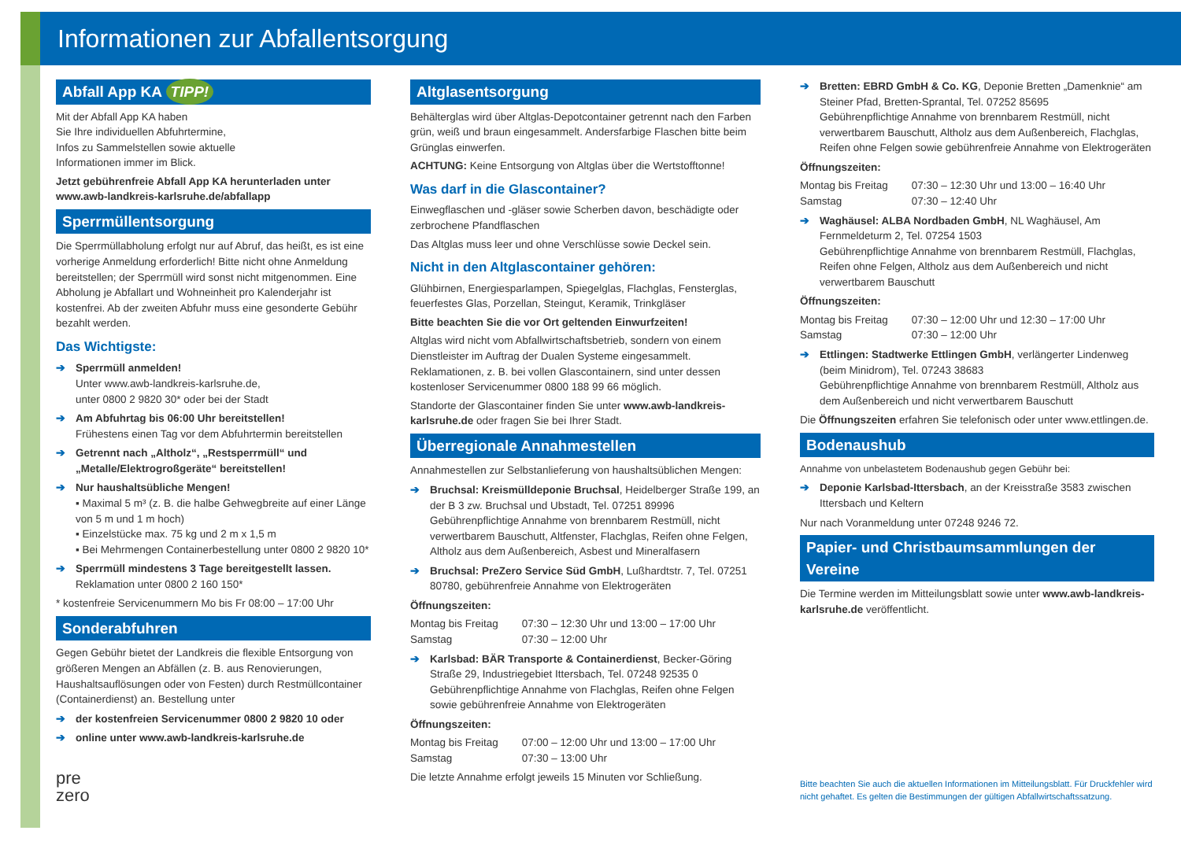Informationen zur Abfallentsorgung
Abfall App KA TIPP!
Mit der Abfall App KA haben
Sie Ihre individuellen Abfuhrtermine,
Infos zu Sammelstellen sowie aktuelle
Informationen immer im Blick.
Jetzt gebührenfreie Abfall App KA herunterladen unter www.awb-landkreis-karlsruhe.de/abfallapp
Sperrmüllentsorgung
Die Sperrmüllabholung erfolgt nur auf Abruf, das heißt, es ist eine vorherige Anmeldung erforderlich! Bitte nicht ohne Anmeldung bereitstellen; der Sperrmüll wird sonst nicht mitgenommen. Eine Abholung je Abfallart und Wohneinheit pro Kalenderjahr ist kostenfrei. Ab der zweiten Abfuhr muss eine gesonderte Gebühr bezahlt werden.
Das Wichtigste:
Sperrmüll anmelden!
Unter www.awb-landkreis-karlsruhe.de,
unter 0800 2 9820 30* oder bei der Stadt
Am Abfuhrtag bis 06:00 Uhr bereitstellen!
Frühestens einen Tag vor dem Abfuhrtermin bereitstellen
Getrennt nach „Altholz“, „Restsperrmüll“ und „Metalle/Elektrogroßgeräte“ bereitstellen!
Nur haushaltsübliche Mengen!
▪ Maximal 5 m³ (z. B. die halbe Gehwegbreite auf einer Länge von 5 m und 1 m hoch)
▪ Einzelstücke max. 75 kg und 2 m x 1,5 m
▪ Bei Mehrmengen Containerbestellung unter 0800 2 9820 10*
Sperrmüll mindestens 3 Tage bereitgestellt lassen.
Reklamation unter 0800 2 160 150*
* kostenfreie Servicenummern Mo bis Fr 08:00 – 17:00 Uhr
Sonderabfuhren
Gegen Gebühr bietet der Landkreis die flexible Entsorgung von größeren Mengen an Abfällen (z. B. aus Renovierungen, Haushaltsauflösungen oder von Festen) durch Restmüllcontainer (Containerdienst) an. Bestellung unter
der kostenfreien Servicenummer 0800 2 9820 10 oder
online unter www.awb-landkreis-karlsruhe.de
pre
zero
Altglasentsorgung
Behälterglas wird über Altglas-Depotcontainer getrennt nach den Farben grün, weiß und braun eingesammelt. Andersfarbige Flaschen bitte beim Grünglas einwerfen.
ACHTUNG: Keine Entsorgung von Altglas über die Wertstofftonne!
Was darf in die Glascontainer?
Einwegflaschen und -gläser sowie Scherben davon, beschädigte oder zerbrochene Pfandflaschen
Das Altglas muss leer und ohne Verschlüsse sowie Deckel sein.
Nicht in den Altglascontainer gehören:
Glühbirnen, Energiesparlampen, Spiegelglas, Flachglas, Fensterglas, feuerfestes Glas, Porzellan, Steingut, Keramik, Trinkgläser
Bitte beachten Sie die vor Ort geltenden Einwurfzeiten!
Altglas wird nicht vom Abfallwirtschaftsbetrieb, sondern von einem Dienstleister im Auftrag der Dualen Systeme eingesammelt. Reklamationen, z. B. bei vollen Glascontainern, sind unter dessen kostenloser Servicenummer 0800 188 99 66 möglich.
Standorte der Glascontainer finden Sie unter www.awb-landkreis-karlsruhe.de oder fragen Sie bei Ihrer Stadt.
Überregionale Annahmestellen
Annahmestellen zur Selbstanlieferung von haushaltsüblichen Mengen:
Bruchsal: Kreismülldeponie Bruchsal, Heidelberger Straße 199, an der B 3 zw. Bruchsal und Ubstadt, Tel. 07251 89996
Gebührenpflichtige Annahme von brennbarem Restmüll, nicht verwertbarem Bauschutt, Altfenster, Flachglas, Reifen ohne Felgen, Altholz aus dem Außenbereich, Asbest und Mineralfasern
Bruchsal: PreZero Service Süd GmbH, Lußhardtstr. 7, Tel. 07251 80780, gebührenfreie Annahme von Elektrogeräten
Öffnungszeiten:
| Montag bis Freitag | 07:30 – 12:30 Uhr und 13:00 – 17:00 Uhr |
| Samstag | 07:30 – 12:00 Uhr |
Karlsbad: BÄR Transporte & Containerdienst, Becker-Göring Straße 29, Industriegebiet Ittersbach, Tel. 07248 92535 0
Gebührenpflichtige Annahme von Flachglas, Reifen ohne Felgen sowie gebührenfreie Annahme von Elektrogeräten
Öffnungszeiten:
| Montag bis Freitag | 07:00 – 12:00 Uhr und 13:00 – 17:00 Uhr |
| Samstag | 07:30 – 13:00 Uhr |
Die letzte Annahme erfolgt jeweils 15 Minuten vor Schließung.
Bretten: EBRD GmbH & Co. KG, Deponie Bretten „Damenknie“ am Steiner Pfad, Bretten-Sprantal, Tel. 07252 85695
Gebührenpflichtige Annahme von brennbarem Restmüll, nicht verwertbarem Bauschutt, Altholz aus dem Außenbereich, Flachglas, Reifen ohne Felgen sowie gebührenfreie Annahme von Elektrogeräten
Öffnungszeiten:
| Montag bis Freitag | 07:30 – 12:30 Uhr und 13:00 – 16:40 Uhr |
| Samstag | 07:30 – 12:40 Uhr |
Waghäusel: ALBA Nordbaden GmbH, NL Waghäusel, Am Fernmeldeturm 2, Tel. 07254 1503
Gebührenpflichtige Annahme von brennbarem Restmüll, Flachglas, Reifen ohne Felgen, Altholz aus dem Außenbereich und nicht verwertbarem Bauschutt
Öffnungszeiten:
| Montag bis Freitag | 07:30 – 12:00 Uhr und 12:30 – 17:00 Uhr |
| Samstag | 07:30 – 12:00 Uhr |
Ettlingen: Stadtwerke Ettlingen GmbH, verlängerter Lindenweg (beim Minidrom), Tel. 07243 38683
Gebührenpflichtige Annahme von brennbarem Restmüll, Altholz aus dem Außenbereich und nicht verwertbarem Bauschutt
Die Öffnungszeiten erfahren Sie telefonisch oder unter www.ettlingen.de.
Bodenaushub
Annahme von unbelastetem Bodenaushub gegen Gebühr bei:
Deponie Karlsbad-Ittersbach, an der Kreisstraße 3583 zwischen Ittersbach und Keltern
Nur nach Voranmeldung unter 07248 9246 72.
Papier- und Christbaumsammlungen der Vereine
Die Termine werden im Mitteilungsblatt sowie unter www.awb-landkreis-karlsruhe.de veröffentlicht.
Bitte beachten Sie auch die aktuellen Informationen im Mitteilungsblatt. Für Druckfehler wird nicht gehaftet. Es gelten die Bestimmungen der gültigen Abfallwirtschaftssatzung.